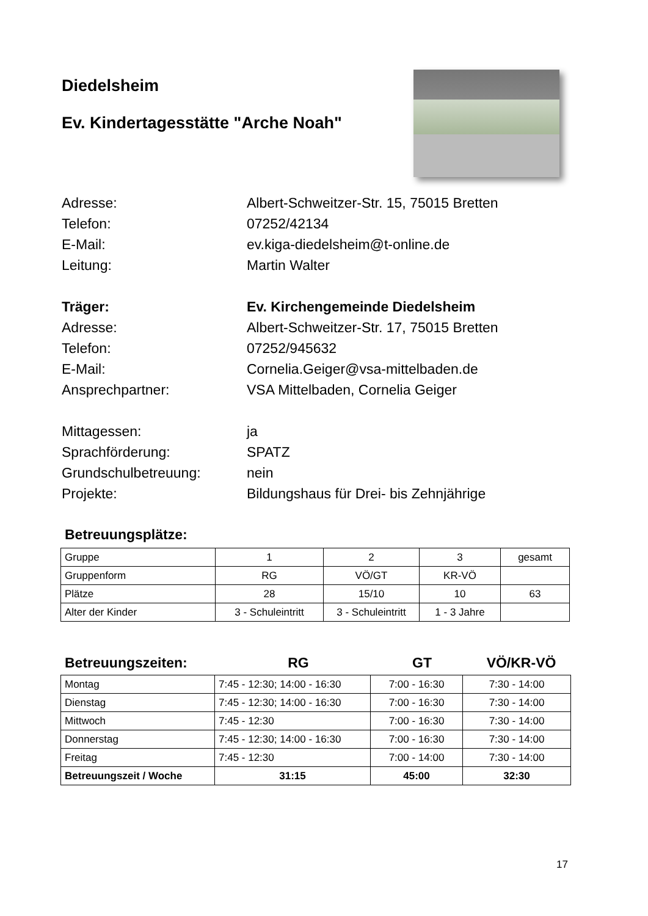Diedelsheim
Ev. Kindertagesstätte "Arche Noah"
Adresse: Albert-Schweitzer-Str. 15, 75015 Bretten
Telefon: 07252/42134
E-Mail: ev.kiga-diedelsheim@t-online.de
Leitung: Martin Walter
Träger: Ev. Kirchengemeinde Diedelsheim
Adresse: Albert-Schweitzer-Str. 17, 75015 Bretten
Telefon: 07252/945632
E-Mail: Cornelia.Geiger@vsa-mittelbaden.de
Ansprechpartner: VSA Mittelbaden, Cornelia Geiger
Mittagessen: ja
Sprachförderung: SPATZ
Grundschulbetreuung: nein
Projekte: Bildungshaus für Drei- bis Zehnjährige
Betreuungsplätze:
| Gruppe | 1 | 2 | 3 | gesamt |
| Gruppenform | RG | VÖ/GT | KR-VÖ | |
| Plätze | 28 | 15/10 | 10 | 63 |
| Alter der Kinder | 3 - Schuleintritt | 3 - Schuleintritt | 1 - 3 Jahre | |
Betreuungszeiten: RG GT VÖ/KR-VÖ
| Montag | 7:45 - 12:30; 14:00 - 16:30 | 7:00 - 16:30 | 7:30 - 14:00 |
| Dienstag | 7:45 - 12:30; 14:00 - 16:30 | 7:00 - 16:30 | 7:30 - 14:00 |
| Mittwoch | 7:45 - 12:30 | 7:00 - 16:30 | 7:30 - 14:00 |
| Donnerstag | 7:45 - 12:30; 14:00 - 16:30 | 7:00 - 16:30 | 7:30 - 14:00 |
| Freitag | 7:45 - 12:30 | 7:00 - 14:00 | 7:30 - 14:00 |
| Betreuungszeit / Woche | 31:15 | 45:00 | 32:30 |
17